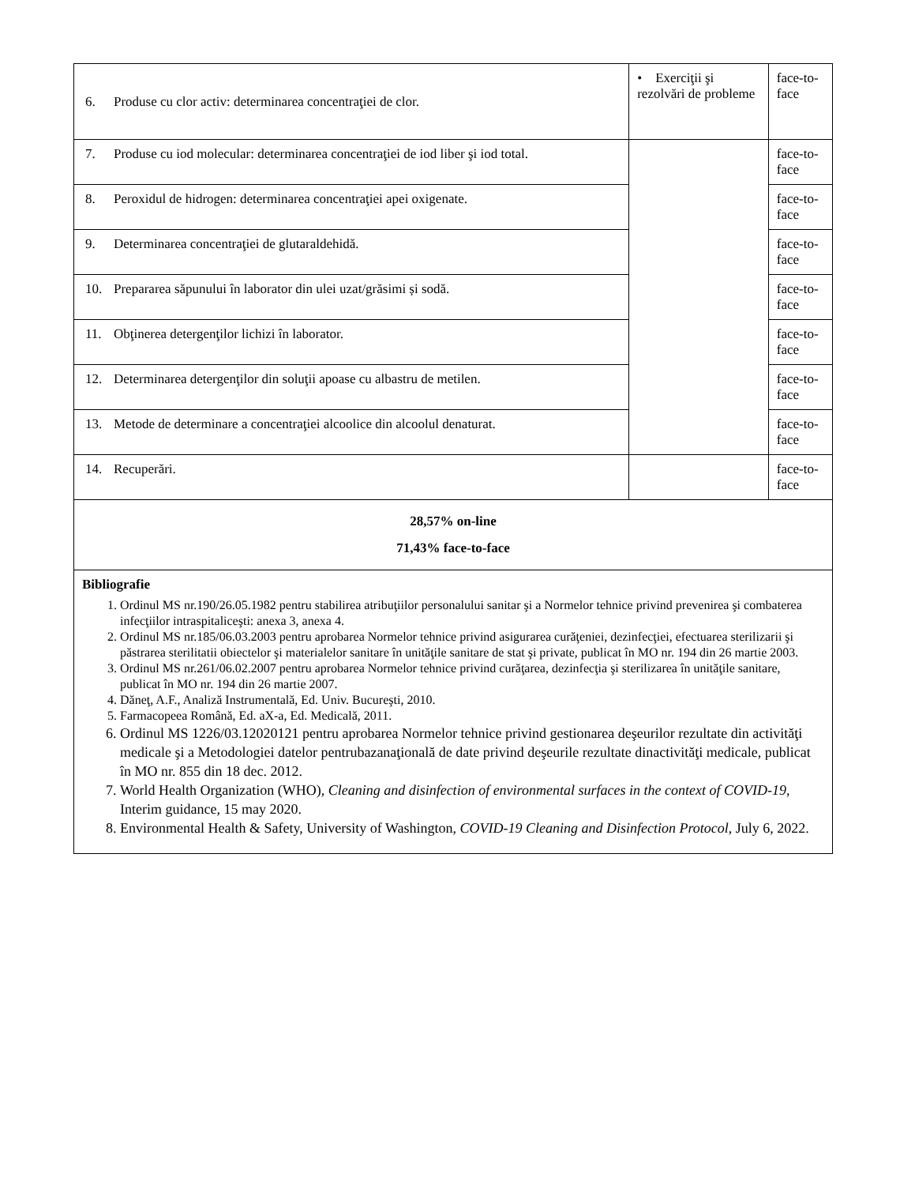| 6. Produse cu clor activ: determinarea concentraţiei de clor. | • Exerciţii şi rezolvări de probleme | face-to-face |
| 7. Produse cu iod molecular: determinarea concentraţiei de iod liber şi iod total. | | face-to-face |
| 8. Peroxidul de hidrogen: determinarea concentraţiei apei oxigenate. | | face-to-face |
| 9. Determinarea concentraţiei de glutaraldehidă. | | face-to-face |
| 10. Prepararea săpunului în laborator din ulei uzat/grăsimi și sodă. | | face-to-face |
| 11. Obţinerea detergenţilor lichizi în laborator. | | face-to-face |
| 12. Determinarea detergenţilor din soluţii apoase cu albastru de metilen. | | face-to-face |
| 13. Metode de determinare a concentraţiei alcoolice din alcoolul denaturat. | | face-to-face |
| 14. Recuperări. | | face-to-face |
| 28,57% on-line 71,43% face-to-face | | |
| Bibliografie 1. Ordinul MS nr.190/26.05.1982 pentru stabilirea atribuţiilor personalului sanitar şi a Normelor tehnice privind prevenirea şi combaterea infecţiilor intraspitaliceşti: anexa 3, anexa 4. 2. Ordinul MS nr.185/06.03.2003 pentru aprobarea Normelor tehnice privind asigurarea curăţeniei, dezinfecţiei, efectuarea sterilizarii şi păstrarea sterilitatii obiectelor şi materialelor sanitare în unităţile sanitare de stat şi private, publicat în MO nr. 194 din 26 martie 2003. 3. Ordinul MS nr.261/06.02.2007 pentru aprobarea Normelor tehnice privind curăţarea, dezinfecţia şi sterilizarea în unităţile sanitare, publicat în MO nr. 194 din 26 martie 2007. 4. Dăneţ, A.F., Analiză Instrumentală, Ed. Univ. Bucureşti, 2010. 5. Farmacopeea Română, Ed. aX-a, Ed. Medicală, 2011. 6. Ordinul MS 1226/03.12020121 pentru aprobarea Normelor tehnice privind gestionarea deşeurilor rezultate din activităţi medicale şi a Metodologiei datelor pentrubazanaţională de date privind deşeurile rezultate dinactivităţi medicale, publicat în MO nr. 855 din 18 dec. 2012. 7. World Health Organization (WHO), Cleaning and disinfection of environmental surfaces in the context of COVID-19 , Interim guidance, 15 may 2020. 8. Environmental Health & Safety, University of Washington, COVID-19 Cleaning and Disinfection Protocol , July 6, 2022. | | |